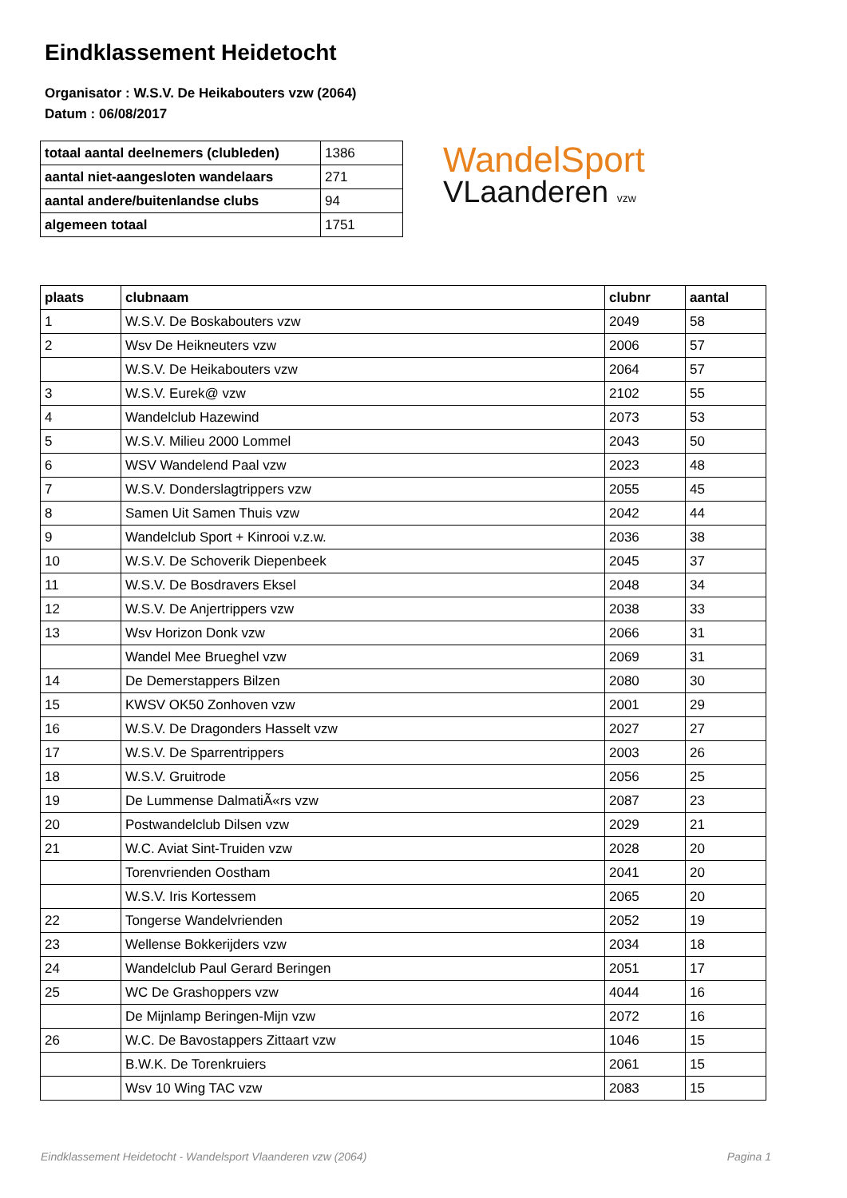Eindklassement Heidetocht
Organisator : W.S.V. De Heikabouters vzw (2064)
Datum : 06/08/2017
| totaal aantal deelnemers (clubleden) | 1386 |
| aantal niet-aangesloten wandelaars | 271 |
| aantal andere/buitenlandse clubs | 94 |
| algemeen totaal | 1751 |
WandelSport
VLaanderen vzw
| plaats | clubnaam | clubnr | aantal |
| --- | --- | --- | --- |
| 1 | W.S.V. De Boskabouters vzw | 2049 | 58 |
| 2 | Wsv De Heikneuters vzw | 2006 | 57 |
| | W.S.V. De Heikabouters vzw | 2064 | 57 |
| 3 | W.S.V. Eurek@ vzw | 2102 | 55 |
| 4 | Wandelclub Hazewind | 2073 | 53 |
| 5 | W.S.V. Milieu 2000 Lommel | 2043 | 50 |
| 6 | WSV Wandelend Paal vzw | 2023 | 48 |
| 7 | W.S.V. Donderslagtrippers vzw | 2055 | 45 |
| 8 | Samen Uit Samen Thuis vzw | 2042 | 44 |
| 9 | Wandelclub Sport + Kinrooi v.z.w. | 2036 | 38 |
| 10 | W.S.V. De Schoverik Diepenbeek | 2045 | 37 |
| 11 | W.S.V. De Bosdravers Eksel | 2048 | 34 |
| 12 | W.S.V. De Anjertrippers vzw | 2038 | 33 |
| 13 | Wsv Horizon Donk vzw | 2066 | 31 |
| | Wandel Mee Brueghel vzw | 2069 | 31 |
| 14 | De Demerstappers Bilzen | 2080 | 30 |
| 15 | KWSV OK50 Zonhoven vzw | 2001 | 29 |
| 16 | W.S.V. De Dragonders Hasselt vzw | 2027 | 27 |
| 17 | W.S.V. De Sparrentrippers | 2003 | 26 |
| 18 | W.S.V. Gruitrode | 2056 | 25 |
| 19 | De Lummense DalmatiÃ«rs vzw | 2087 | 23 |
| 20 | Postwandelclub Dilsen vzw | 2029 | 21 |
| 21 | W.C. Aviat Sint-Truiden vzw | 2028 | 20 |
| | Torenvrienden Oostham | 2041 | 20 |
| | W.S.V. Iris Kortessem | 2065 | 20 |
| 22 | Tongerse Wandelvrienden | 2052 | 19 |
| 23 | Wellense Bokkerijders vzw | 2034 | 18 |
| 24 | Wandelclub Paul Gerard Beringen | 2051 | 17 |
| 25 | WC De Grashoppers vzw | 4044 | 16 |
| | De Mijnlamp Beringen-Mijn vzw | 2072 | 16 |
| 26 | W.C. De Bavostappers Zittaart vzw | 1046 | 15 |
| | B.W.K. De Torenkruiers | 2061 | 15 |
| | Wsv 10 Wing TAC vzw | 2083 | 15 |
Eindklassement Heidetocht - Wandelsport Vlaanderen vzw (2064) Pagina 1